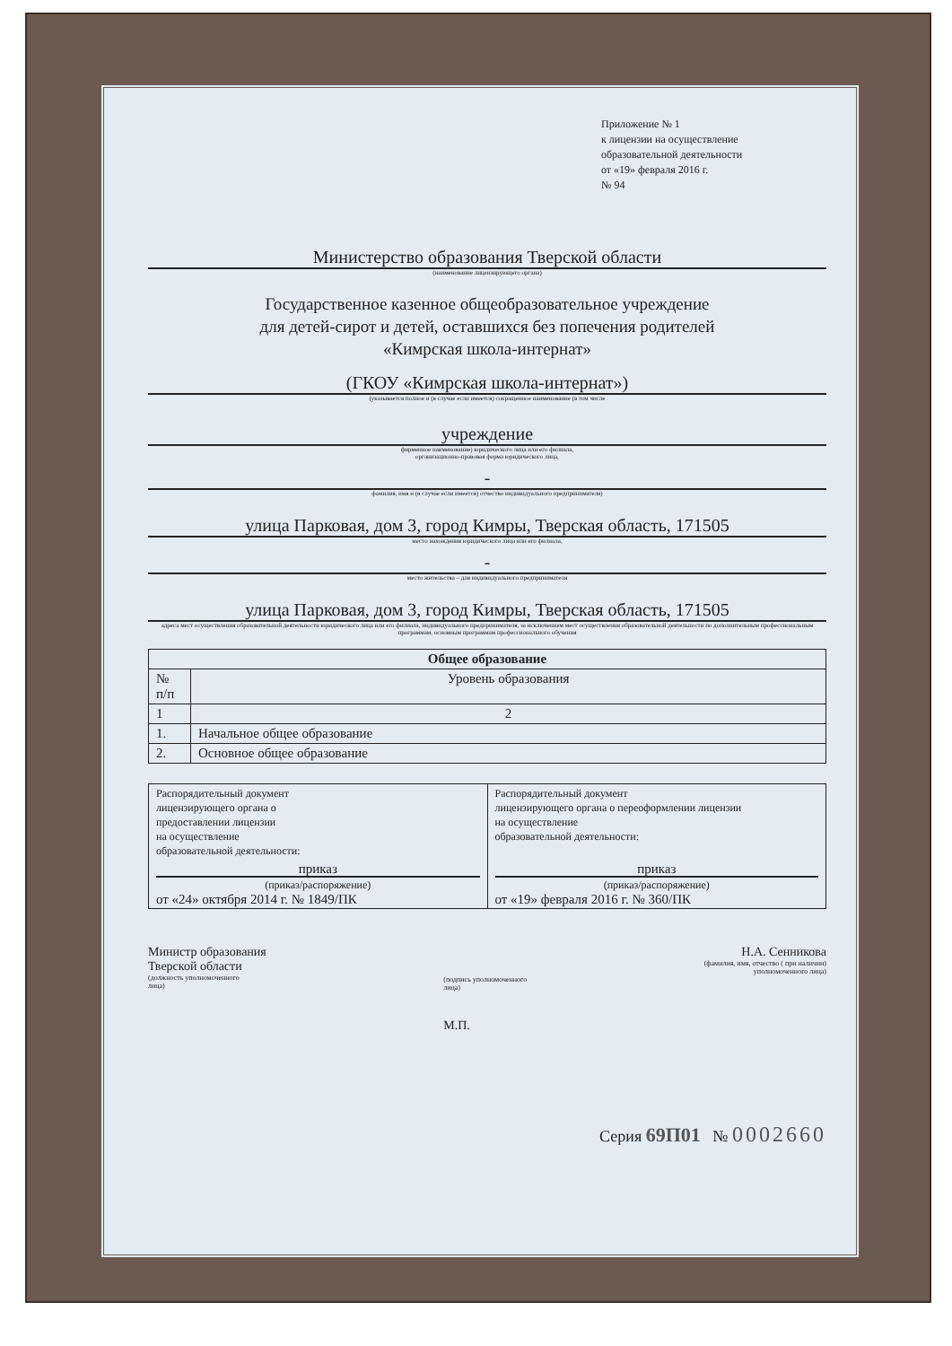Приложение № 1
к лицензии на осуществление
образовательной деятельности
от «19» февраля 2016 г.
№ 94
Министерство образования Тверской области
(наименование лицензирующего органа)
Государственное казенное общеобразовательное учреждение
для детей-сирот и детей, оставшихся без попечения родителей
«Кимрская школа-интернат»
(ГКОУ «Кимрская школа-интернат»)
(указывается полное и (в случае если имеется) сокращенное наименование (в том числе
учреждение
фирменное наименование) юридического лица или его филиала,
организационно-правовая форма юридического лица,
-
фамилия, имя и (в случае если имеется) отчество индивидуального предпринимателя)
улица Парковая, дом 3, город Кимры, Тверская область, 171505
место нахождения юридического лица или его филиала,
-
место жительства – для индивидуального предпринимателя
улица Парковая, дом 3, город Кимры, Тверская область, 171505
адреса мест осуществления образовательной деятельности юридического лица или его филиала, индивидуального предпринимателя, за исключением мест осуществления образовательной деятельности по дополнительным профессиональным программам, основным программам профессионального обучения
| Общее образование | |
| --- | --- |
| № п/п | Уровень образования |
| 1 | 2 |
| 1. | Начальное общее образование |
| 2. | Основное общее образование |
| Распорядительный документ лицензирующего органа о предоставлении лицензии на осуществление образовательной деятельности: приказ (приказ/распоряжение) от «24» октября 2014 г. № 1849/ПК | Распорядительный документ лицензирующего органа о переоформлении лицензии на осуществление образовательной деятельности: приказ (приказ/распоряжение) от «19» февраля 2016 г. № 360/ПК |
Министр образования
Тверской области
(должность уполномоченного
лица)
(подпись уполномоченного
лица)
М.П.
Н.А. Сенникова
(фамилия, имя, отчество ( при наличии)
уполномоченного лица)
Серия 69П01 № 0002660